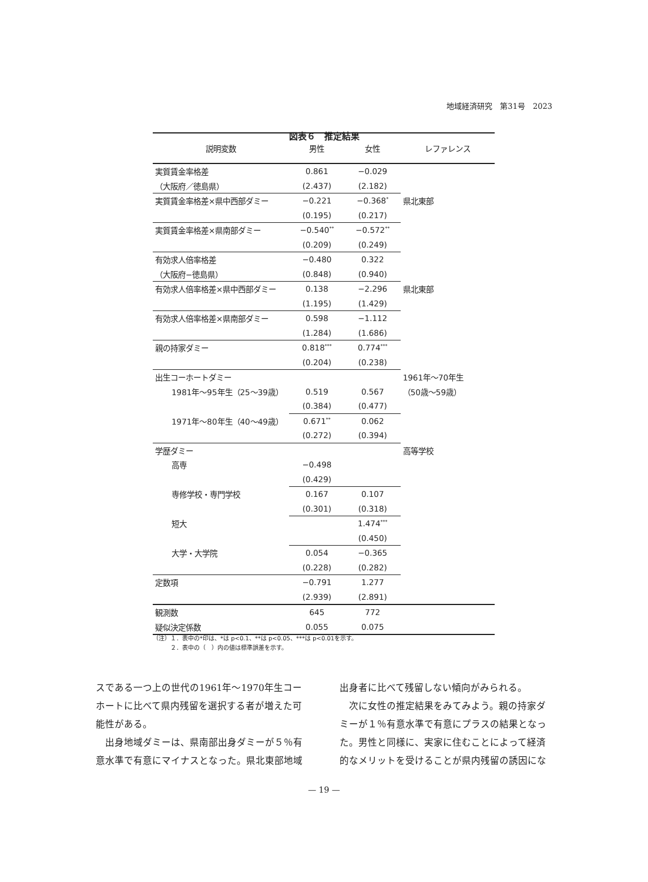地域経済研究　第31号　2023
図表６　推定結果
| 説明変数 | 男性 | 女性 | レファレンス |
| --- | --- | --- | --- |
| 実質賃金率格差 | 0.861 | −0.029 | |
| （大阪府／徳島県） | (2.437) | (2.182) | |
| 実質賃金率格差×県中西部ダミー | −0.221 | −0.368<sup>*</sup> | 県北東部 |
| | (0.195) | (0.217) | |
| 実質賃金率格差×県南部ダミー | −0.540<sup>**</sup> | −0.572<sup>**</sup> | |
| | (0.209) | (0.249) | |
| 有効求人倍率格差 | −0.480 | 0.322 | |
| （大阪府−徳島県） | (0.848) | (0.940) | |
| 有効求人倍率格差×県中西部ダミー | 0.138 | −2.296 | 県北東部 |
| | (1.195) | (1.429) | |
| 有効求人倍率格差×県南部ダミー | 0.598 | −1.112 | |
| | (1.284) | (1.686) | |
| 親の持家ダミー | 0.818<sup>***</sup> | 0.774<sup>***</sup> | |
| | (0.204) | (0.238) | |
| 出生コーホートダミー | | | 1961年〜70年生 |
| 1981年〜95年生（25〜39歳） | 0.519 | 0.567 | （50歳〜59歳） |
| | (0.384) | (0.477) | |
| 1971年〜80年生（40〜49歳） | 0.671<sup>**</sup> | 0.062 | |
| | (0.272) | (0.394) | |
| 学歴ダミー | | | 高等学校 |
| 高専 | −0.498 | | |
| | (0.429) | | |
| 専修学校・専門学校 | 0.167 | 0.107 | |
| | (0.301) | (0.318) | |
| 短大 | | 1.474<sup>***</sup> | |
| | | (0.450) | |
| 大学・大学院 | 0.054 | −0.365 | |
| | (0.228) | (0.282) | |
| 定数項 | −0.791 | 1.277 | |
| | (2.939) | (2.891) | |
| 観測数 | 645 | 772 | |
| 疑似決定係数 | 0.055 | 0.075 | |
（注）１．表中の*印は、*は p<0.1、**は p<0.05、***は p<0.01を示す。
　　　２．表中の（　）内の値は標準誤差を示す。
スである一つ上の世代の1961年〜1970年生コーホートに比べて県内残留を選択する者が増えた可能性がある。
　出身地域ダミーは、県南部出身ダミーが５％有意水準で有意にマイナスとなった。県北東部地域
出身者に比べて残留しない傾向がみられる。
　次に女性の推定結果をみてみよう。親の持家ダミーが１％有意水準で有意にプラスの結果となった。男性と同様に、実家に住むことによって経済的なメリットを受けることが県内残留の誘因にな
— 19 —